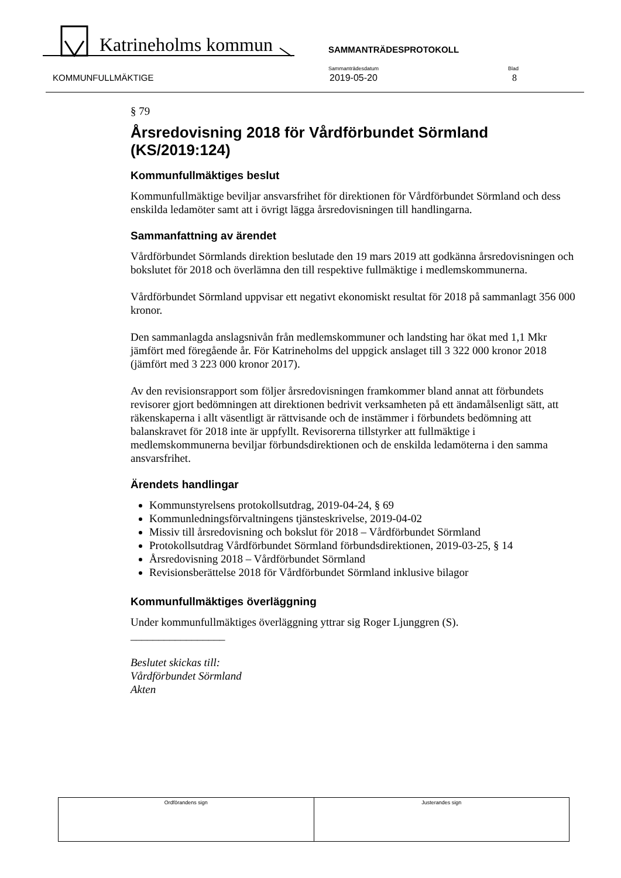Katrineholms kommun SAMMANTRÄDESPROTOKOLL
Sammanträdesdatum
2019-05-20
Blad
8
KOMMUNFULLMÄKTIGE
§ 79
Årsredovisning 2018 för Vårdförbundet Sörmland (KS/2019:124)
Kommunfullmäktiges beslut
Kommunfullmäktige beviljar ansvarsfrihet för direktionen för Vårdförbundet Sörmland och dess enskilda ledamöter samt att i övrigt lägga årsredovisningen till handlingarna.
Sammanfattning av ärendet
Vårdförbundet Sörmlands direktion beslutade den 19 mars 2019 att godkänna årsredovisningen och bokslutet för 2018 och överlämna den till respektive fullmäktige i medlemskommunerna.
Vårdförbundet Sörmland uppvisar ett negativt ekonomiskt resultat för 2018 på sammanlagt 356 000 kronor.
Den sammanlagda anslagsnivån från medlemskommuner och landsting har ökat med 1,1 Mkr jämfört med föregående år. För Katrineholms del uppgick anslaget till 3 322 000 kronor 2018 (jämfört med 3 223 000 kronor 2017).
Av den revisionsrapport som följer årsredovisningen framkommer bland annat att förbundets revisorer gjort bedömningen att direktionen bedrivit verksamheten på ett ändamålsenligt sätt, att räkenskaperna i allt väsentligt är rättvisande och de instämmer i förbundets bedömning att balanskravet för 2018 inte är uppfyllt. Revisorerna tillstyrker att fullmäktige i medlemskommunerna beviljar förbundsdirektionen och de enskilda ledamöterna i den samma ansvarsfrihet.
Ärendets handlingar
Kommunstyrelsens protokollsutdrag, 2019-04-24, § 69
Kommunledningsförvaltningens tjänsteskrivelse, 2019-04-02
Missiv till årsredovisning och bokslut för 2018 – Vårdförbundet Sörmland
Protokollsutdrag Vårdförbundet Sörmland förbundsdirektionen, 2019-03-25, § 14
Årsredovisning 2018 – Vårdförbundet Sörmland
Revisionsberättelse 2018 för Vårdförbundet Sörmland inklusive bilagor
Kommunfullmäktiges överläggning
Under kommunfullmäktiges överläggning yttrar sig Roger Ljunggren (S).
_________________
Beslutet skickas till:
Vårdförbundet Sörmland
Akten
Ordförandens sign Justerandes sign